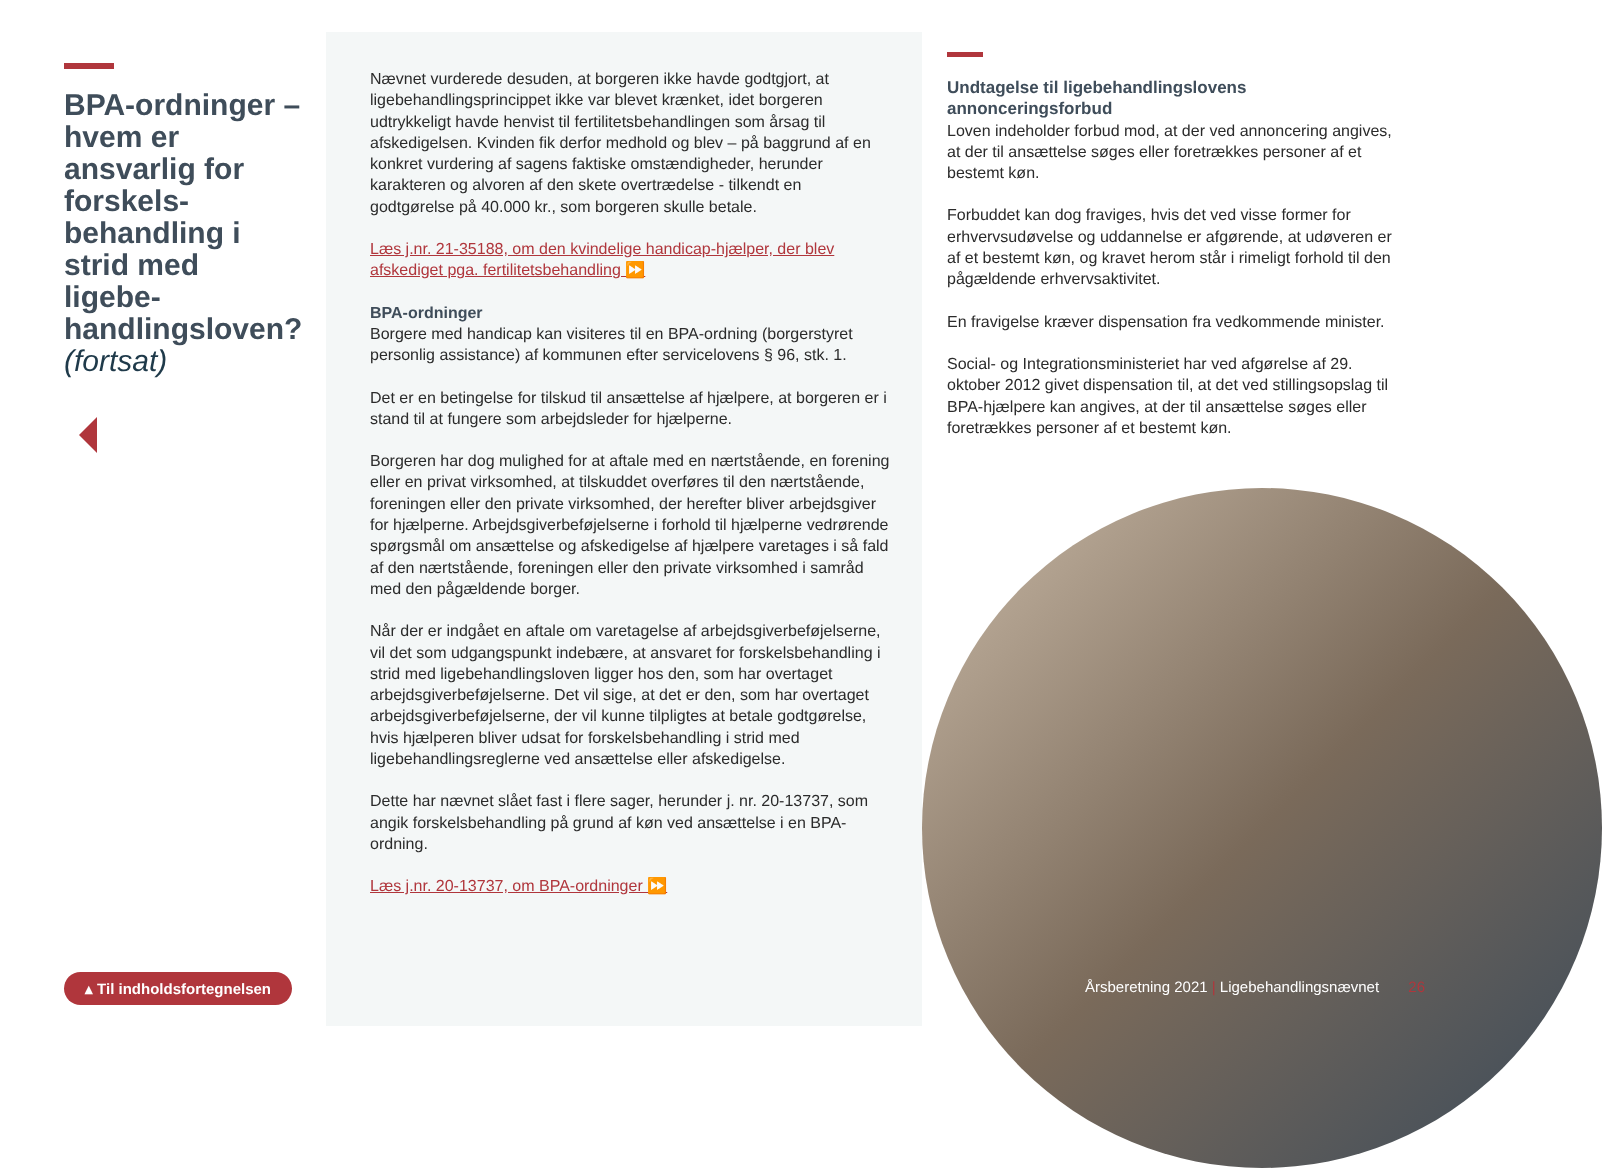BPA-ordninger – hvem er ansvarlig for forskels­behandling i strid med ligebe­handlingsloven? (fortsat)
▴ Til indholdsfortegnelsen
Nævnet vurderede desuden, at borgeren ikke havde godtgjort, at ligebehandlingsprincippet ikke var blevet krænket, idet borgeren udtrykkeligt havde henvist til fertilitetsbehandlingen som årsag til afskedigelsen. Kvinden fik derfor medhold og blev – på baggrund af en konkret vurdering af sagens faktiske omstændigheder, herunder karakteren og alvoren af den skete overtrædelse - tilkendt en godtgørelse på 40.000 kr., som borgeren skulle betale.
Læs j.nr. 21-35188, om den kvindelige handicap-hjælper, der blev afskediget pga. fertilitetsbehandling ⏩
BPA-ordninger
Borgere med handicap kan visiteres til en BPA-ordning (borgerstyret personlig assistance) af kommunen efter servicelovens § 96, stk. 1.
Det er en betingelse for tilskud til ansættelse af hjælpere, at borgeren er i stand til at fungere som arbejdsleder for hjælperne.
Borgeren har dog mulighed for at aftale med en nærtstående, en forening eller en privat virksomhed, at tilskuddet overføres til den nærtstående, foreningen eller den private virksomhed, der herefter bliver arbejdsgiver for hjælperne. Arbejdsgiverbeføjelserne i forhold til hjælperne vedrørende spørgsmål om ansættelse og afskedigelse af hjælpere varetages i så fald af den nærtstående, foreningen eller den private virksomhed i samråd med den pågældende borger.
Når der er indgået en aftale om varetagelse af arbejdsgiverbeføjelserne, vil det som udgangspunkt indebære, at ansvaret for forskelsbehandling i strid med ligebehandlingsloven ligger hos den, som har overtaget arbejdsgiverbeføjelserne. Det vil sige, at det er den, som har overtaget arbejdsgiverbeføjelserne, der vil kunne tilpligtes at betale godtgørelse, hvis hjælperen bliver udsat for forskelsbehandling i strid med ligebehandlingsreglerne ved ansættelse eller afskedigelse.
Dette har nævnet slået fast i flere sager, herunder j. nr. 20-13737, som angik forskelsbehandling på grund af køn ved ansættelse i en BPA-ordning.
Læs j.nr. 20-13737, om BPA-ordninger ⏩
Undtagelse til ligebehandlingslovens annonceringsforbud
Loven indeholder forbud mod, at der ved annoncering angives, at der til ansættelse søges eller foretrækkes personer af et bestemt køn.
Forbuddet kan dog fraviges, hvis det ved visse former for erhvervsudøvelse og uddannelse er afgørende, at udøveren er af et bestemt køn, og kravet herom står i rimeligt forhold til den pågældende erhvervsaktivitet.
En fravigelse kræver dispensation fra vedkommende minister.
Social- og Integrationsministeriet har ved afgørelse af 29. oktober 2012 givet dispensation til, at det ved stillingsopslag til BPA-hjælpere kan angives, at der til ansættelse søges eller foretrækkes personer af et bestemt køn.
Årsberetning 2021 | Ligebehandlingsnævnet 26